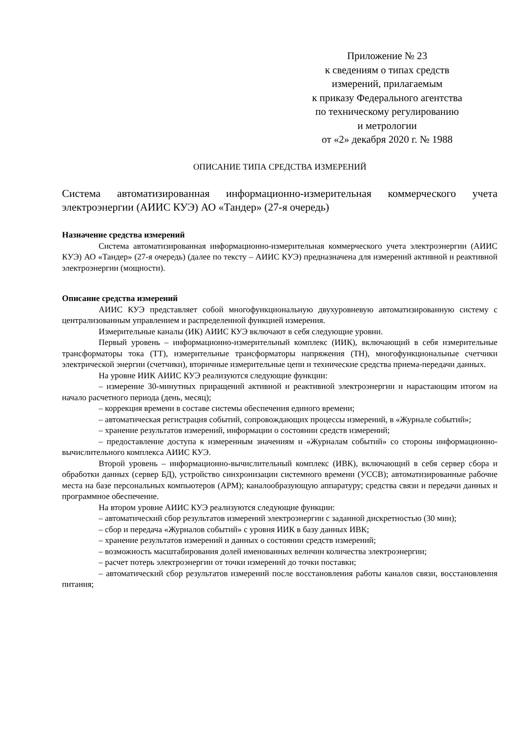Приложение № 23
к сведениям о типах средств
измерений, прилагаемым
к приказу Федерального агентства
по техническому регулированию
и метрологии
от «2» декабря 2020 г. № 1988
ОПИСАНИЕ ТИПА СРЕДСТВА ИЗМЕРЕНИЙ
Система автоматизированная информационно-измерительная коммерческого учета электроэнергии (АИИС КУЭ) АО «Тандер» (27-я очередь)
Назначение средства измерений
Система автоматизированная информационно-измерительная коммерческого учета электроэнергии (АИИС КУЭ) АО «Тандер» (27-я очередь) (далее по тексту – АИИС КУЭ) предназначена для измерений активной и реактивной электроэнергии (мощности).
Описание средства измерений
АИИС КУЭ представляет собой многофункциональную двухуровневую автоматизированную систему с централизованным управлением и распределенной функцией измерения.
Измерительные каналы (ИК) АИИС КУЭ включают в себя следующие уровни.
Первый уровень – информационно-измерительный комплекс (ИИК), включающий в себя измерительные трансформаторы тока (ТТ), измерительные трансформаторы напряжения (ТН), многофункциональные счетчики электрической энергии (счетчики), вторичные измерительные цепи и технические средства приема-передачи данных.
На уровне ИИК АИИС КУЭ реализуются следующие функции:
– измерение 30-минутных приращений активной и реактивной электроэнергии и нарастающим итогом на начало расчетного периода (день, месяц);
– коррекция времени в составе системы обеспечения единого времени;
– автоматическая регистрация событий, сопровождающих процессы измерений, в «Журнале событий»;
– хранение результатов измерений, информации о состоянии средств измерений;
– предоставление доступа к измеренным значениям и «Журналам событий» со стороны информационно-вычислительного комплекса АИИС КУЭ.
Второй уровень – информационно-вычислительный комплекс (ИВК), включающий в себя сервер сбора и обработки данных (сервер БД), устройство синхронизации системного времени (УССВ); автоматизированные рабочие места на базе персональных компьютеров (АРМ); каналообразующую аппаратуру; средства связи и передачи данных и программное обеспечение.
На втором уровне АИИС КУЭ реализуются следующие функции:
– автоматический сбор результатов измерений электроэнергии с заданной дискретностью (30 мин);
– сбор и передача «Журналов событий» с уровня ИИК в базу данных ИВК;
– хранение результатов измерений и данных о состоянии средств измерений;
– возможность масштабирования долей именованных величин количества электроэнергии;
– расчет потерь электроэнергии от точки измерений до точки поставки;
– автоматический сбор результатов измерений после восстановления работы каналов связи, восстановления питания;